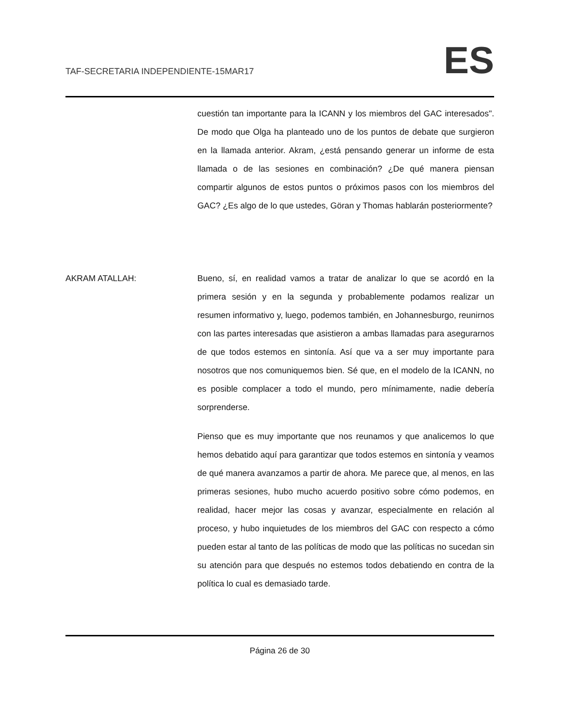TAF-SECRETARIA INDEPENDIENTE-15MAR17
ES
cuestión tan importante para la ICANN y los miembros del GAC interesados". De modo que Olga ha planteado uno de los puntos de debate que surgieron en la llamada anterior. Akram, ¿está pensando generar un informe de esta llamada o de las sesiones en combinación? ¿De qué manera piensan compartir algunos de estos puntos o próximos pasos con los miembros del GAC? ¿Es algo de lo que ustedes, Göran y Thomas hablarán posteriormente?
AKRAM ATALLAH: Bueno, sí, en realidad vamos a tratar de analizar lo que se acordó en la primera sesión y en la segunda y probablemente podamos realizar un resumen informativo y, luego, podemos también, en Johannesburgo, reunirnos con las partes interesadas que asistieron a ambas llamadas para asegurarnos de que todos estemos en sintonía. Así que va a ser muy importante para nosotros que nos comuniquemos bien. Sé que, en el modelo de la ICANN, no es posible complacer a todo el mundo, pero mínimamente, nadie debería sorprenderse.
Pienso que es muy importante que nos reunamos y que analicemos lo que hemos debatido aquí para garantizar que todos estemos en sintonía y veamos de qué manera avanzamos a partir de ahora. Me parece que, al menos, en las primeras sesiones, hubo mucho acuerdo positivo sobre cómo podemos, en realidad, hacer mejor las cosas y avanzar, especialmente en relación al proceso, y hubo inquietudes de los miembros del GAC con respecto a cómo pueden estar al tanto de las políticas de modo que las políticas no sucedan sin su atención para que después no estemos todos debatiendo en contra de la política lo cual es demasiado tarde.
Página 26 de 30